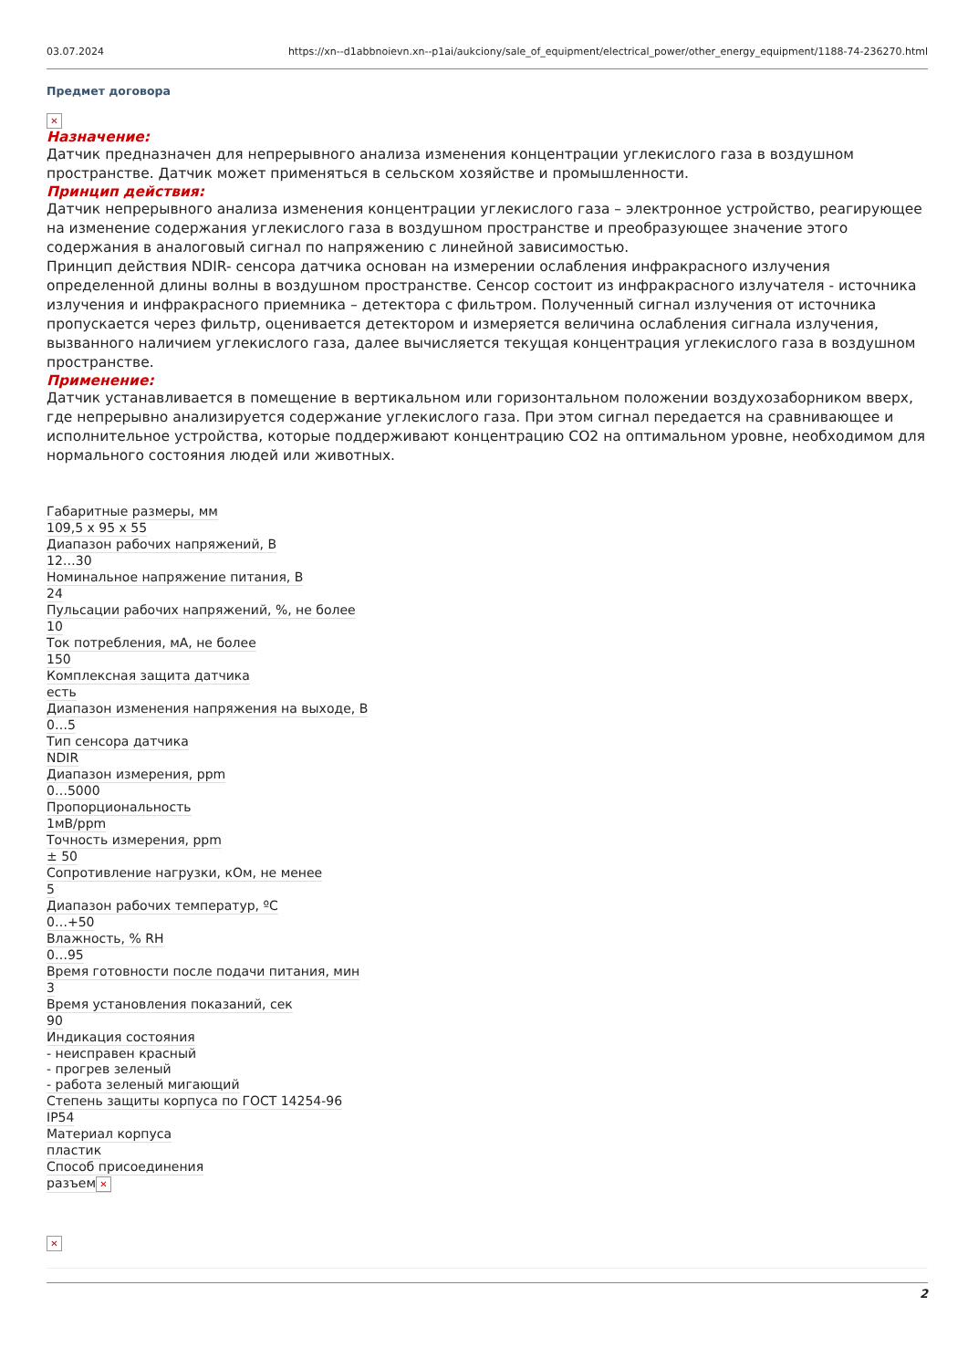03.07.2024 https://xn--d1abbnoievn.xn--p1ai/aukciony/sale_of_equipment/electrical_power/other_energy_equipment/1188-74-236270.html
Предмет договора
✕
Назначение:
Датчик предназначен для непрерывного анализа изменения концентрации углекислого газа в воздушном пространстве. Датчик может применяться в сельском хозяйстве и промышленности.
Принцип действия:
Датчик непрерывного анализа изменения концентрации углекислого газа – электронное устройство, реагирующее на изменение содержания углекислого газа в воздушном пространстве и преобразующее значение этого содержания в аналоговый сигнал по напряжению с линейной зависимостью.
Принцип действия NDIR- сенсора датчика основан на измерении ослабления инфракрасного излучения определенной длины волны в воздушном пространстве. Сенсор состоит из инфракрасного излучателя - источника излучения и инфракрасного приемника – детектора с фильтром. Полученный сигнал излучения от источника пропускается через фильтр, оценивается детектором и измеряется величина ослабления сигнала излучения, вызванного наличием углекислого газа, далее вычисляется текущая концентрация углекислого газа в воздушном пространстве.
Применение:
Датчик устанавливается в помещение в вертикальном или горизонтальном положении воздухозаборником вверх, где непрерывно анализируется содержание углекислого газа. При этом сигнал передается на сравнивающее и исполнительное устройства, которые поддерживают концентрацию CO2 на оптимальном уровне, необходимом для нормального состояния людей или животных.
| Габаритные размеры, мм | 109,5 x 95 x 55 |
| Диапазон рабочих напряжений, В | 12…30 |
| Номинальное напряжение питания, В | 24 |
| Пульсации рабочих напряжений, %, не более | 10 |
| Ток потребления, мА, не более | 150 |
| Комплексная защита датчика | есть |
| Диапазон изменения напряжения на выходе, В | 0…5 |
| Тип сенсора датчика | NDIR |
| Диапазон измерения, ppm | 0…5000 |
| Пропорциональность | 1мВ/ppm |
| Точность измерения, ppm | ± 50 |
| Сопротивление нагрузки, кОм, не менее | 5 |
| Диапазон рабочих температур, ºС | 0…+50 |
| Влажность, % RH | 0…95 |
| Время готовности после подачи питания, мин | 3 |
| Время установления показаний, сек | 90 |
| Индикация состояния | - неисправен красный - прогрев зеленый - работа зеленый мигающий |
| Степень защиты корпуса по ГОСТ 14254-96 | IP54 |
| Материал корпуса | пластик |
| Способ присоединения | разъем ✕ |
✕
2